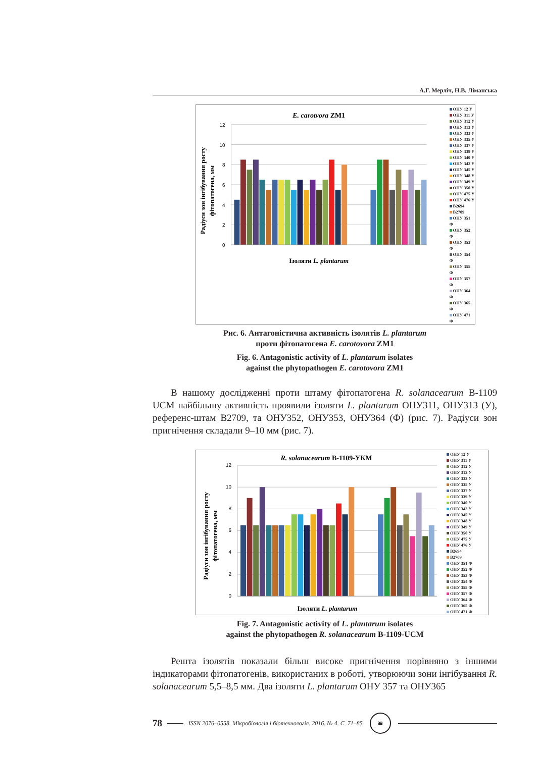А.Г. Мерліч, Н.В. Ліманська
E. carotvora ZM1
Радіуси зон інгібування росту
фітопатогена, мм
0
2
4
6
8
10
12
Ізоляти L. plantarum
ОНУ 12 У
ОНУ 311 У
ОНУ 312 У
ОНУ 313 У
ОНУ 333 У
ОНУ 335 У
ОНУ 337 У
ОНУ 339 У
ОНУ 340 У
ОНУ 342 У
ОНУ 345 У
ОНУ 348 У
ОНУ 349 У
ОНУ 350 У
ОНУ 475 У
ОНУ 476 У
B2694
B2709
ОНУ 351 Ф
ОНУ 352 Ф
ОНУ 353 Ф
ОНУ 354 Ф
ОНУ 355 Ф
ОНУ 357 Ф
ОНУ 364 Ф
ОНУ 365 Ф
ОНУ 471 Ф
Рис. 6. Антагоністична активність ізолятів L. plantarum
проти фітопатогена E. carotovora ZM1
Fig. 6. Antagonistic activity of L. plantarum isolates
against the phytopathogen E. carotovora ZM1
В нашому дослідженні проти штаму фітопатогена R. solanacearum B-1109 UCM найбільшу активність проявили ізоляти L. plantarum ОНУ311, ОНУ313 (У), референс-штам B2709, та ОНУ352, ОНУ353, ОНУ364 (Ф) (рис. 7). Радіуси зон пригнічення складали 9–10 мм (рис. 7).
R. solanacearum B-1109-УКМ
Радіуси зон інгібування росту
фітопатогена, мм
0
2
4
6
8
10
12
Ізоляти L. plantarum
ОНУ 12 У
ОНУ 311 У
ОНУ 312 У
ОНУ 313 У
ОНУ 333 У
ОНУ 335 У
ОНУ 337 У
ОНУ 339 У
ОНУ 340 У
ОНУ 342 У
ОНУ 345 У
ОНУ 348 У
ОНУ 349 У
ОНУ 350 У
ОНУ 475 У
ОНУ 476 У
B2694
B2709
ОНУ 351 Ф
ОНУ 352 Ф
ОНУ 353 Ф
ОНУ 354 Ф
ОНУ 355 Ф
ОНУ 357 Ф
ОНУ 364 Ф
ОНУ 365 Ф
ОНУ 471 Ф
Fig. 7. Antagonistic activity of L. plantarum isolates
against the phytopathogen R. solanacearum B-1109-UCM
Решта ізолятів показали більш високе пригнічення порівняно з іншими індикаторами фітопатогенів, використаних в роботі, утворюючи зони інгібування R. solanacearum 5,5–8,5 мм. Два ізоляти L. plantarum ОНУ 357 та ОНУ365
78 ISSN 2076–0558. Мікробіологія і біотехнологія. 2016. № 4. С. 71–85 ≌